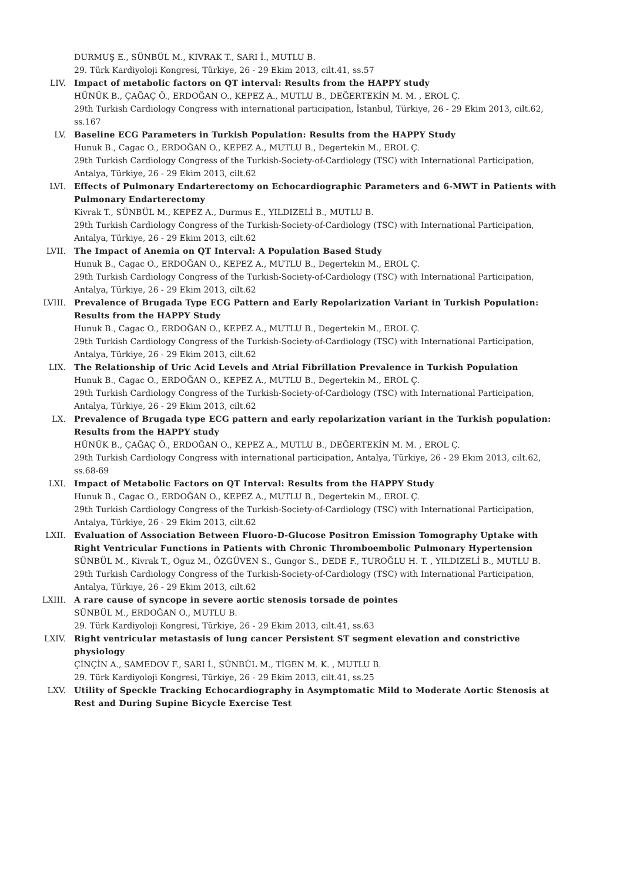DURMUŞ E., SÜNBÜL M., KIVRAK T., SARI İ., MUTLU B.
29. Türk Kardiyoloji Kongresi, Türkiye, 26 - 29 Ekim 2013, cilt.41, ss.57
LIV. Impact of metabolic factors on QT interval: Results from the HAPPY study
HÜNÜK B., ÇAĞAÇ Ö., ERDOĞAN O., KEPEZ A., MUTLU B., DEĞERTEKİN M. M. , EROL Ç.
29th Turkish Cardiology Congress with international participation, İstanbul, Türkiye, 26 - 29 Ekim 2013, cilt.62, ss.167
LV. Baseline ECG Parameters in Turkish Population: Results from the HAPPY Study
Hunuk B., Cagac O., ERDOĞAN O., KEPEZ A., MUTLU B., Degertekin M., EROL Ç.
29th Turkish Cardiology Congress of the Turkish-Society-of-Cardiology (TSC) with International Participation, Antalya, Türkiye, 26 - 29 Ekim 2013, cilt.62
LVI. Effects of Pulmonary Endarterectomy on Echocardiographic Parameters and 6-MWT in Patients with Pulmonary Endarterectomy
Kivrak T., SÜNBÜL M., KEPEZ A., Durmus E., YILDIZELİ B., MUTLU B.
29th Turkish Cardiology Congress of the Turkish-Society-of-Cardiology (TSC) with International Participation, Antalya, Türkiye, 26 - 29 Ekim 2013, cilt.62
LVII. The Impact of Anemia on QT Interval: A Population Based Study
Hunuk B., Cagac O., ERDOĞAN O., KEPEZ A., MUTLU B., Degertekin M., EROL Ç.
29th Turkish Cardiology Congress of the Turkish-Society-of-Cardiology (TSC) with International Participation, Antalya, Türkiye, 26 - 29 Ekim 2013, cilt.62
LVIII. Prevalence of Brugada Type ECG Pattern and Early Repolarization Variant in Turkish Population: Results from the HAPPY Study
Hunuk B., Cagac O., ERDOĞAN O., KEPEZ A., MUTLU B., Degertekin M., EROL Ç.
29th Turkish Cardiology Congress of the Turkish-Society-of-Cardiology (TSC) with International Participation, Antalya, Türkiye, 26 - 29 Ekim 2013, cilt.62
LIX. The Relationship of Uric Acid Levels and Atrial Fibrillation Prevalence in Turkish Population
Hunuk B., Cagac O., ERDOĞAN O., KEPEZ A., MUTLU B., Degertekin M., EROL Ç.
29th Turkish Cardiology Congress of the Turkish-Society-of-Cardiology (TSC) with International Participation, Antalya, Türkiye, 26 - 29 Ekim 2013, cilt.62
LX. Prevalence of Brugada type ECG pattern and early repolarization variant in the Turkish population: Results from the HAPPY study
HÜNÜK B., ÇAĞAÇ Ö., ERDOĞAN O., KEPEZ A., MUTLU B., DEĞERTEKİN M. M. , EROL Ç.
29th Turkish Cardiology Congress with international participation, Antalya, Türkiye, 26 - 29 Ekim 2013, cilt.62, ss.68-69
LXI. Impact of Metabolic Factors on QT Interval: Results from the HAPPY Study
Hunuk B., Cagac O., ERDOĞAN O., KEPEZ A., MUTLU B., Degertekin M., EROL Ç.
29th Turkish Cardiology Congress of the Turkish-Society-of-Cardiology (TSC) with International Participation, Antalya, Türkiye, 26 - 29 Ekim 2013, cilt.62
LXII. Evaluation of Association Between Fluoro-D-Glucose Positron Emission Tomography Uptake with Right Ventricular Functions in Patients with Chronic Thromboembolic Pulmonary Hypertension
SÜNBÜL M., Kivrak T., Oguz M., ÖZGÜVEN S., Gungor S., DEDE F., TUROĞLU H. T. , YILDIZELİ B., MUTLU B.
29th Turkish Cardiology Congress of the Turkish-Society-of-Cardiology (TSC) with International Participation, Antalya, Türkiye, 26 - 29 Ekim 2013, cilt.62
LXIII. A rare cause of syncope in severe aortic stenosis torsade de pointes
SÜNBÜL M., ERDOĞAN O., MUTLU B.
29. Türk Kardiyoloji Kongresi, Türkiye, 26 - 29 Ekim 2013, cilt.41, ss.63
LXIV. Right ventricular metastasis of lung cancer Persistent ST segment elevation and constrictive physiology
ÇİNÇİN A., SAMEDOV F., SARI İ., SÜNBÜL M., TİGEN M. K. , MUTLU B.
29. Türk Kardiyoloji Kongresi, Türkiye, 26 - 29 Ekim 2013, cilt.41, ss.25
LXV. Utility of Speckle Tracking Echocardiography in Asymptomatic Mild to Moderate Aortic Stenosis at Rest and During Supine Bicycle Exercise Test